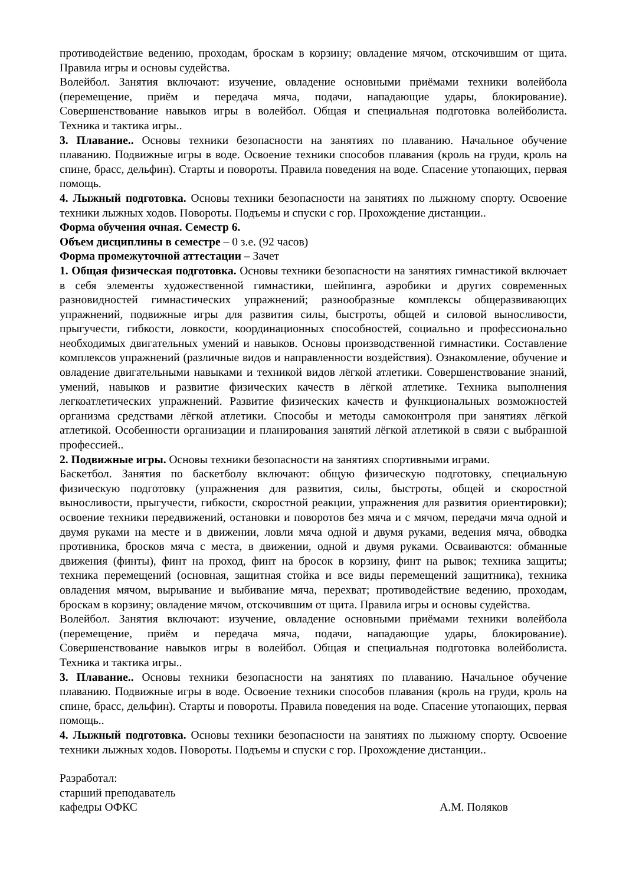противодействие ведению, проходам, броскам в корзину; овладение мячом, отскочившим от щита. Правила игры и основы судейства.
Волейбол. Занятия включают: изучение, овладение основными приёмами техники волейбола (перемещение, приём и передача мяча, подачи, нападающие удары, блокирование). Совершенствование навыков игры в волейбол. Общая и специальная подготовка волейболиста. Техника и тактика игры..
3. Плавание.. Основы техники безопасности на занятиях по плаванию. Начальное обучение плаванию. Подвижные игры в воде. Освоение техники способов плавания (кроль на груди, кроль на спине, брасс, дельфин). Старты и повороты. Правила поведения на воде. Спасение утопающих, первая помощь.
4. Лыжный подготовка. Основы техники безопасности на занятиях по лыжному спорту. Освоение техники лыжных ходов. Повороты. Подъемы и спуски с гор. Прохождение дистанции..
Форма обучения очная. Семестр 6.
Объем дисциплины в семестре – 0 з.е. (92 часов)
Форма промежуточной аттестации – Зачет
1. Общая физическая подготовка. Основы техники безопасности на занятиях гимнастикой включает в себя элементы художественной гимнастики, шейпинга, аэробики и других современных разновидностей гимнастических упражнений; разнообразные комплексы общеразвивающих упражнений, подвижные игры для развития силы, быстроты, общей и силовой выносливости, прыгучести, гибкости, ловкости, координационных способностей, социально и профессионально необходимых двигательных умений и навыков. Основы производственной гимнастики. Составление комплексов упражнений (различные видов и направленности воздействия). Ознакомление, обучение и овладение двигательными навыками и техникой видов лёгкой атлетики. Совершенствование знаний, умений, навыков и развитие физических качеств в лёгкой атлетике. Техника выполнения легкоатлетических упражнений. Развитие физических качеств и функциональных возможностей организма средствами лёгкой атлетики. Способы и методы самоконтроля при занятиях лёгкой атлетикой. Особенности организации и планирования занятий лёгкой атлетикой в связи с выбранной профессией..
2. Подвижные игры. Основы техники безопасности на занятиях спортивными играми.
Баскетбол. Занятия по баскетболу включают: общую физическую подготовку, специальную физическую подготовку (упражнения для развития, силы, быстроты, общей и скоростной выносливости, прыгучести, гибкости, скоростной реакции, упражнения для развития ориентировки); освоение техники передвижений, остановки и поворотов без мяча и с мячом, передачи мяча одной и двумя руками на месте и в движении, ловли мяча одной и двумя руками, ведения мяча, обводка противника, бросков мяча с места, в движении, одной и двумя руками. Осваиваются: обманные движения (финты), финт на проход, финт на бросок в корзину, финт на рывок; техника защиты; техника перемещений (основная, защитная стойка и все виды перемещений защитника), техника овладения мячом, вырывание и выбивание мяча, перехват; противодействие ведению, проходам, броскам в корзину; овладение мячом, отскочившим от щита. Правила игры и основы судейства.
Волейбол. Занятия включают: изучение, овладение основными приёмами техники волейбола (перемещение, приём и передача мяча, подачи, нападающие удары, блокирование). Совершенствование навыков игры в волейбол. Общая и специальная подготовка волейболиста. Техника и тактика игры..
3. Плавание.. Основы техники безопасности на занятиях по плаванию. Начальное обучение плаванию. Подвижные игры в воде. Освоение техники способов плавания (кроль на груди, кроль на спине, брасс, дельфин). Старты и повороты. Правила поведения на воде. Спасение утопающих, первая помощь..
4. Лыжный подготовка. Основы техники безопасности на занятиях по лыжному спорту. Освоение техники лыжных ходов. Повороты. Подъемы и спуски с гор. Прохождение дистанции..
Разработал:
старший преподаватель
кафедры ОФКС А.М. Поляков